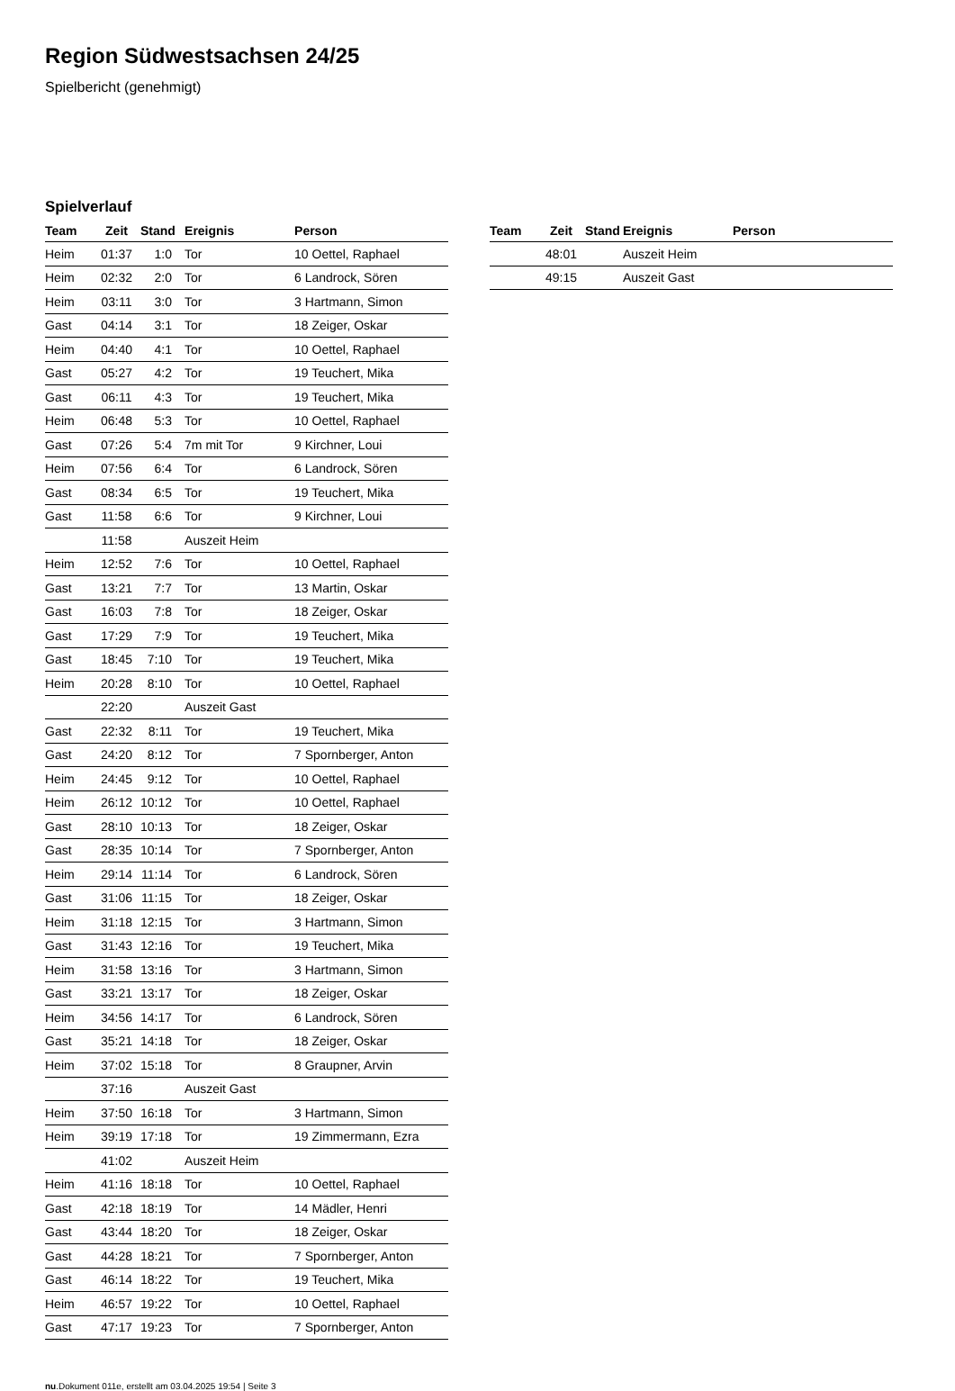Region Südwestsachsen 24/25
Spielbericht (genehmigt)
Spielverlauf
| Team | Zeit | Stand | Ereignis | Person |
| --- | --- | --- | --- | --- |
| Heim | 01:37 | 1:0 | Tor | 10 Oettel, Raphael |
| Heim | 02:32 | 2:0 | Tor | 6 Landrock, Sören |
| Heim | 03:11 | 3:0 | Tor | 3 Hartmann, Simon |
| Gast | 04:14 | 3:1 | Tor | 18 Zeiger, Oskar |
| Heim | 04:40 | 4:1 | Tor | 10 Oettel, Raphael |
| Gast | 05:27 | 4:2 | Tor | 19 Teuchert, Mika |
| Gast | 06:11 | 4:3 | Tor | 19 Teuchert, Mika |
| Heim | 06:48 | 5:3 | Tor | 10 Oettel, Raphael |
| Gast | 07:26 | 5:4 | 7m mit Tor | 9 Kirchner, Loui |
| Heim | 07:56 | 6:4 | Tor | 6 Landrock, Sören |
| Gast | 08:34 | 6:5 | Tor | 19 Teuchert, Mika |
| Gast | 11:58 | 6:6 | Tor | 9 Kirchner, Loui |
| | 11:58 | | Auszeit Heim | |
| Heim | 12:52 | 7:6 | Tor | 10 Oettel, Raphael |
| Gast | 13:21 | 7:7 | Tor | 13 Martin, Oskar |
| Gast | 16:03 | 7:8 | Tor | 18 Zeiger, Oskar |
| Gast | 17:29 | 7:9 | Tor | 19 Teuchert, Mika |
| Gast | 18:45 | 7:10 | Tor | 19 Teuchert, Mika |
| Heim | 20:28 | 8:10 | Tor | 10 Oettel, Raphael |
| | 22:20 | | Auszeit Gast | |
| Gast | 22:32 | 8:11 | Tor | 19 Teuchert, Mika |
| Gast | 24:20 | 8:12 | Tor | 7 Spornberger, Anton |
| Heim | 24:45 | 9:12 | Tor | 10 Oettel, Raphael |
| Heim | 26:12 | 10:12 | Tor | 10 Oettel, Raphael |
| Gast | 28:10 | 10:13 | Tor | 18 Zeiger, Oskar |
| Gast | 28:35 | 10:14 | Tor | 7 Spornberger, Anton |
| Heim | 29:14 | 11:14 | Tor | 6 Landrock, Sören |
| Gast | 31:06 | 11:15 | Tor | 18 Zeiger, Oskar |
| Heim | 31:18 | 12:15 | Tor | 3 Hartmann, Simon |
| Gast | 31:43 | 12:16 | Tor | 19 Teuchert, Mika |
| Heim | 31:58 | 13:16 | Tor | 3 Hartmann, Simon |
| Gast | 33:21 | 13:17 | Tor | 18 Zeiger, Oskar |
| Heim | 34:56 | 14:17 | Tor | 6 Landrock, Sören |
| Gast | 35:21 | 14:18 | Tor | 18 Zeiger, Oskar |
| Heim | 37:02 | 15:18 | Tor | 8 Graupner, Arvin |
| | 37:16 | | Auszeit Gast | |
| Heim | 37:50 | 16:18 | Tor | 3 Hartmann, Simon |
| Heim | 39:19 | 17:18 | Tor | 19 Zimmermann, Ezra |
| | 41:02 | | Auszeit Heim | |
| Heim | 41:16 | 18:18 | Tor | 10 Oettel, Raphael |
| Gast | 42:18 | 18:19 | Tor | 14 Mädler, Henri |
| Gast | 43:44 | 18:20 | Tor | 18 Zeiger, Oskar |
| Gast | 44:28 | 18:21 | Tor | 7 Spornberger, Anton |
| Gast | 46:14 | 18:22 | Tor | 19 Teuchert, Mika |
| Heim | 46:57 | 19:22 | Tor | 10 Oettel, Raphael |
| Gast | 47:17 | 19:23 | Tor | 7 Spornberger, Anton |
| Team | Zeit | Stand | Ereignis | Person |
| --- | --- | --- | --- | --- |
| | 48:01 | | Auszeit Heim | |
| | 49:15 | | Auszeit Gast | |
nu.Dokument 011e, erstellt am 03.04.2025 19:54 | Seite 3